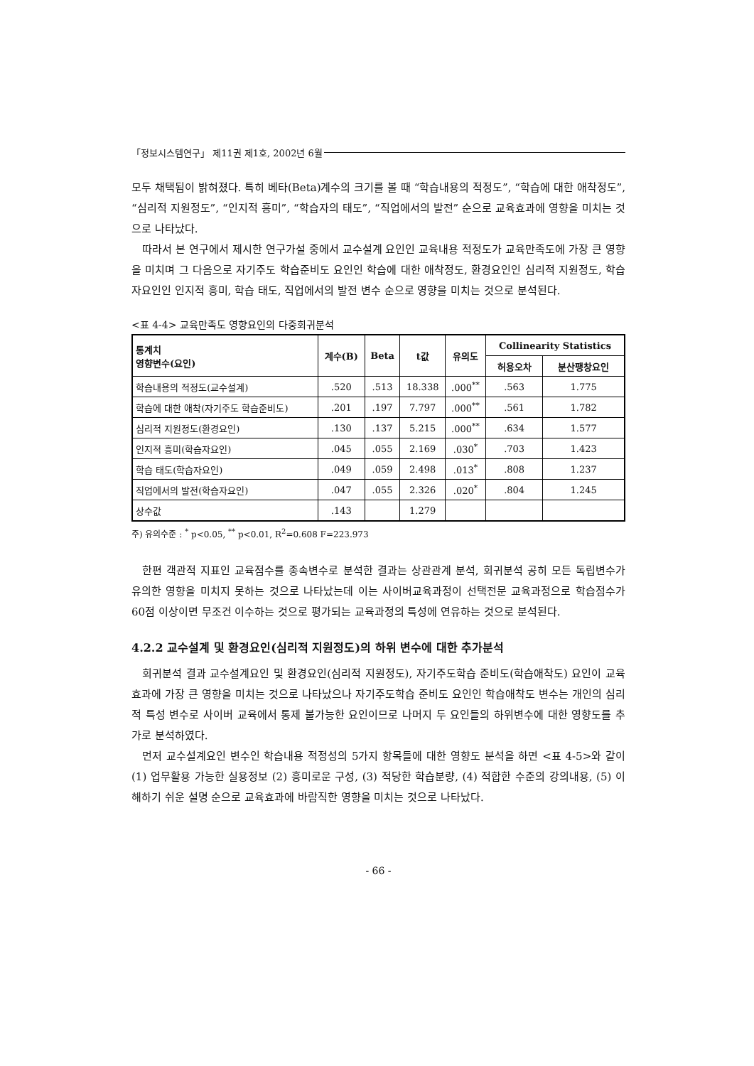「정보시스템연구」 제11권 제1호, 2002년 6월
모두 채택됨이 밝혀졌다. 특히 베타(Beta)계수의 크기를 볼 때 “학습내용의 적정도”, “학습에 대한 애착정도”, “심리적 지원정도”, “인지적 흥미”, “학습자의 태도”, “직업에서의 발전” 순으로 교육효과에 영향을 미치는 것으로 나타났다.
따라서 본 연구에서 제시한 연구가설 중에서 교수설계 요인인 교육내용 적정도가 교육만족도에 가장 큰 영향을 미치며 그 다음으로 자기주도 학습준비도 요인인 학습에 대한 애착정도, 환경요인인 심리적 지원정도, 학습자요인인 인지적 흥미, 학습 태도, 직업에서의 발전 변수 순으로 영향을 미치는 것으로 분석된다.
<표 4-4> 교육만족도 영향요인의 다중회귀분석
| 통계치 영향변수(요인) | 계수(B) | Beta | t값 | 유의도 | Collinearity Statistics | |
| --- | --- | --- | --- | --- | --- | --- |
| | | | | | 허용오차 | 분산팽창요인 |
| 학습내용의 적정도(교수설계) | .520 | .513 | 18.338 | .000<sup>**</sup> | .563 | 1.775 |
| 학습에 대한 애착(자기주도 학습준비도) | .201 | .197 | 7.797 | .000<sup>**</sup> | .561 | 1.782 |
| 심리적 지원정도(환경요인) | .130 | .137 | 5.215 | .000<sup>**</sup> | .634 | 1.577 |
| 인지적 흥미(학습자요인) | .045 | .055 | 2.169 | .030<sup>*</sup> | .703 | 1.423 |
| 학습 태도(학습자요인) | .049 | .059 | 2.498 | .013<sup>*</sup> | .808 | 1.237 |
| 직업에서의 발전(학습자요인) | .047 | .055 | 2.326 | .020<sup>*</sup> | .804 | 1.245 |
| 상수값 | .143 | | 1.279 | | | |
주) 유의수준 : <sup>*</sup> p<0.05, <sup>**</sup> p<0.01, R<sup>2</sup>=0.608 F=223.973
한편 객관적 지표인 교육점수를 종속변수로 분석한 결과는 상관관계 분석, 회귀분석 공히 모든 독립변수가 유의한 영향을 미치지 못하는 것으로 나타났는데 이는 사이버교육과정이 선택전문 교육과정으로 학습점수가 60점 이상이면 무조건 이수하는 것으로 평가되는 교육과정의 특성에 연유하는 것으로 분석된다.
4.2.2 교수설계 및 환경요인(심리적 지원정도)의 하위 변수에 대한 추가분석
회귀분석 결과 교수설계요인 및 환경요인(심리적 지원정도), 자기주도학습 준비도(학습애착도) 요인이 교육효과에 가장 큰 영향을 미치는 것으로 나타났으나 자기주도학습 준비도 요인인 학습애착도 변수는 개인의 심리적 특성 변수로 사이버 교육에서 통제 불가능한 요인이므로 나머지 두 요인들의 하위변수에 대한 영향도를 추가로 분석하였다.
먼저 교수설계요인 변수인 학습내용 적정성의 5가지 항목들에 대한 영향도 분석을 하면 <표 4-5>와 같이 (1) 업무활용 가능한 실용정보 (2) 흥미로운 구성, (3) 적당한 학습분량, (4) 적합한 수준의 강의내용, (5) 이해하기 쉬운 설명 순으로 교육효과에 바람직한 영향을 미치는 것으로 나타났다.
- 66 -